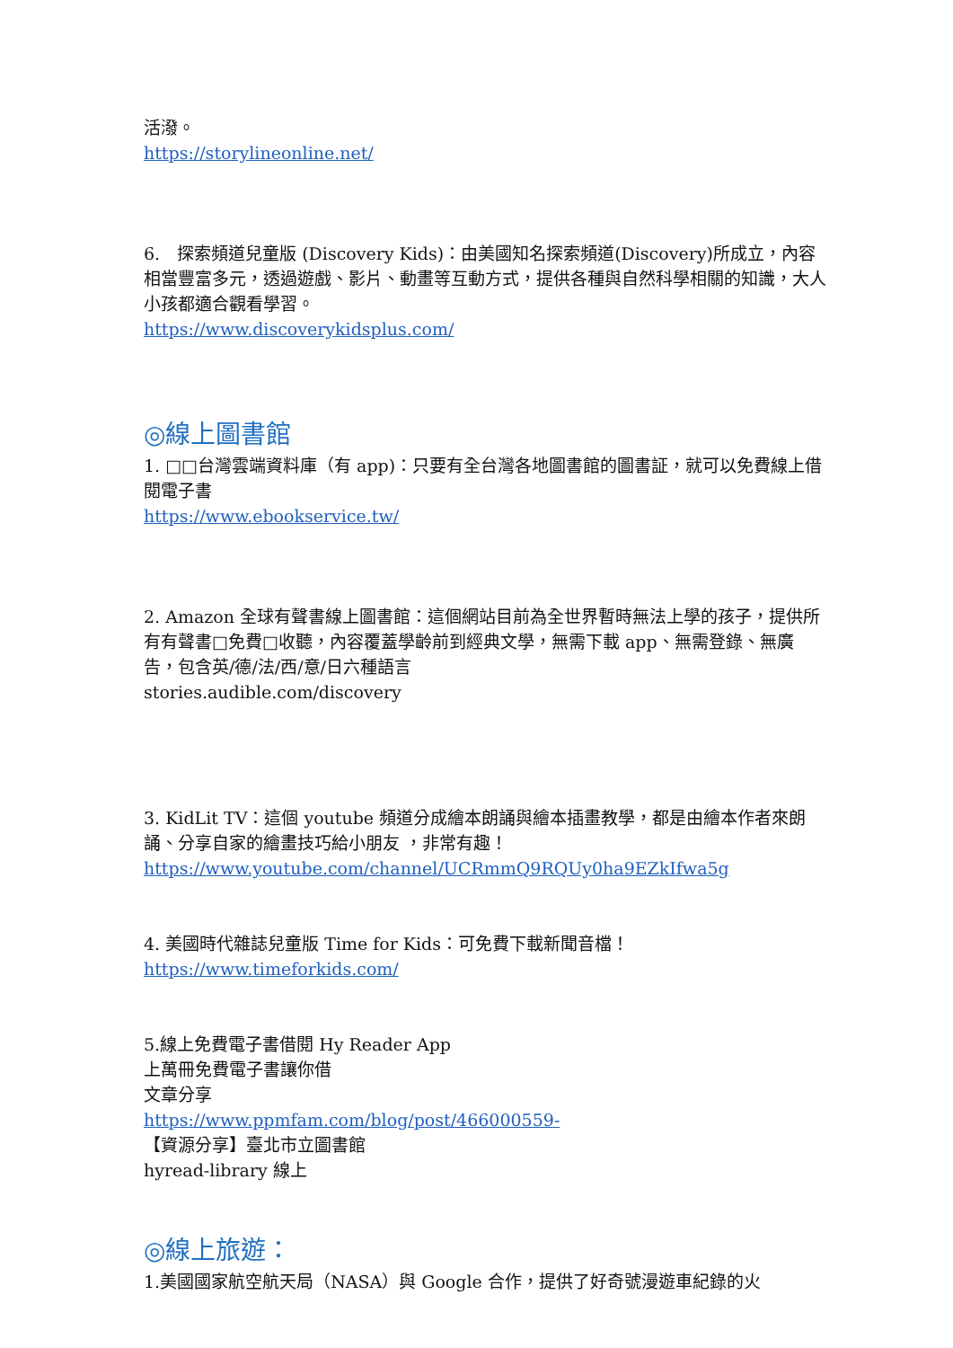活潑。
https://storylineonline.net/
6.　探索頻道兒童版 (Discovery Kids)：由美國知名探索頻道(Discovery)所成立，內容相當豐富多元，透過遊戲、影片、動畫等互動方式，提供各種與自然科學相關的知識，大人小孩都適合觀看學習。
https://www.discoverykidsplus.com/
◎線上圖書館
1. □□台灣雲端資料庫（有 app)：只要有全台灣各地圖書館的圖書証，就可以免費線上借閱電子書
https://www.ebookservice.tw/
2. Amazon 全球有聲書線上圖書館：這個網站目前為全世界暫時無法上學的孩子，提供所有有聲書□免費□收聽，內容覆蓋學齡前到經典文學，無需下載 app、無需登錄、無廣告，包含英/德/法/西/意/日六種語言
stories.audible.com/discovery
3. KidLit TV：這個 youtube 頻道分成繪本朗誦與繪本插畫教學，都是由繪本作者來朗誦、分享自家的繪畫技巧給小朋友 ，非常有趣！
https://www.youtube.com/channel/UCRmmQ9RQUy0ha9EZkIfwa5g
4. 美國時代雜誌兒童版 Time for Kids：可免費下載新聞音檔！
https://www.timeforkids.com/
5.線上免費電子書借閱 Hy Reader App
上萬冊免費電子書讓你借
文章分享
https://www.ppmfam.com/blog/post/466000559-
【資源分享】臺北市立圖書館
hyread-library 線上
◎線上旅遊：
1.美國國家航空航天局（NASA）與 Google 合作，提供了好奇號漫遊車紀錄的火